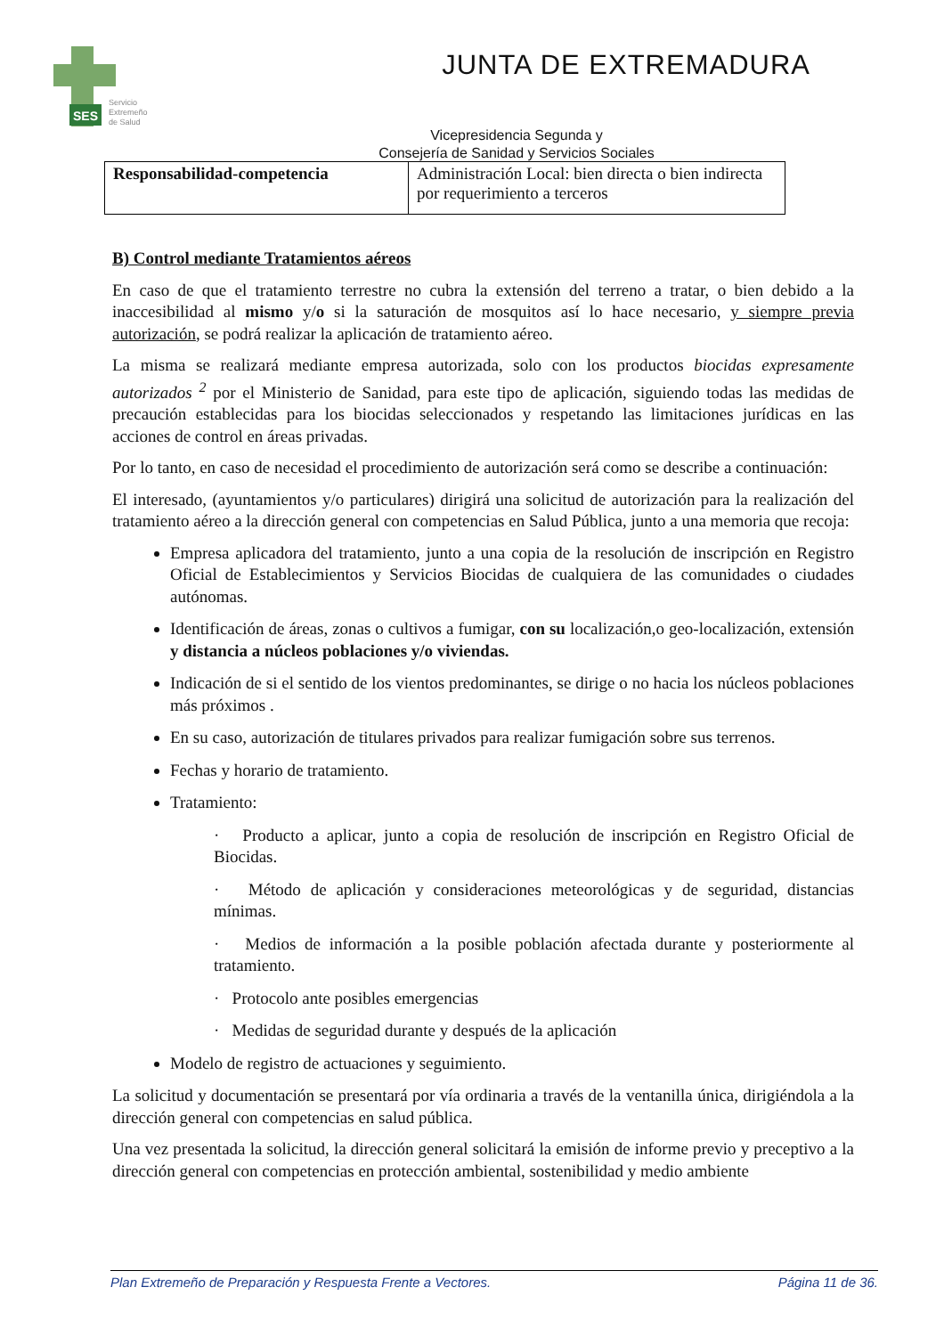SES
Servicio
Extremeño
de Salud
JUNTA DE EXTREMADURA
Vicepresidencia Segunda y
Consejería de Sanidad y Servicios Sociales
| Responsabilidad-competencia | Administración Local: bien directa o bien indirecta por requerimiento a terceros |
B) Control mediante Tratamientos aéreos
En caso de que el tratamiento terrestre no cubra la extensión del terreno a tratar, o bien debido a la inaccesibilidad al mismo y/o si la saturación de mosquitos así lo hace necesario, y siempre previa autorización, se podrá realizar la aplicación de tratamiento aéreo.
La misma se realizará mediante empresa autorizada, solo con los productos biocidas expresamente autorizados <sup>2</sup> por el Ministerio de Sanidad, para este tipo de aplicación, siguiendo todas las medidas de precaución establecidas para los biocidas seleccionados y respetando las limitaciones jurídicas en las acciones de control en áreas privadas.
Por lo tanto, en caso de necesidad el procedimiento de autorización será como se describe a continuación:
El interesado, (ayuntamientos y/o particulares) dirigirá una solicitud de autorización para la realización del tratamiento aéreo a la dirección general con competencias en Salud Pública, junto a una memoria que recoja:
Empresa aplicadora del tratamiento, junto a una copia de la resolución de inscripción en Registro Oficial de Establecimientos y Servicios Biocidas de cualquiera de las comunidades o ciudades autónomas.
Identificación de áreas, zonas o cultivos a fumigar, con su localización,o geo-localización, extensión y distancia a núcleos poblaciones y/o viviendas.
Indicación de si el sentido de los vientos predominantes, se dirige o no hacia los núcleos poblaciones más próximos .
En su caso, autorización de titulares privados para realizar fumigación sobre sus terrenos.
Fechas y horario de tratamiento.
Tratamiento:
· Producto a aplicar, junto a copia de resolución de inscripción en Registro Oficial de Biocidas.
· Método de aplicación y consideraciones meteorológicas y de seguridad, distancias mínimas.
· Medios de información a la posible población afectada durante y posteriormente al tratamiento.
· Protocolo ante posibles emergencias
· Medidas de seguridad durante y después de la aplicación
Modelo de registro de actuaciones y seguimiento.
La solicitud y documentación se presentará por vía ordinaria a través de la ventanilla única, dirigiéndola a la dirección general con competencias en salud pública.
Una vez presentada la solicitud, la dirección general solicitará la emisión de informe previo y preceptivo a la dirección general con competencias en protección ambiental, sostenibilidad y medio ambiente
Plan Extremeño de Preparación y Respuesta Frente a Vectores. Página 11 de 36.